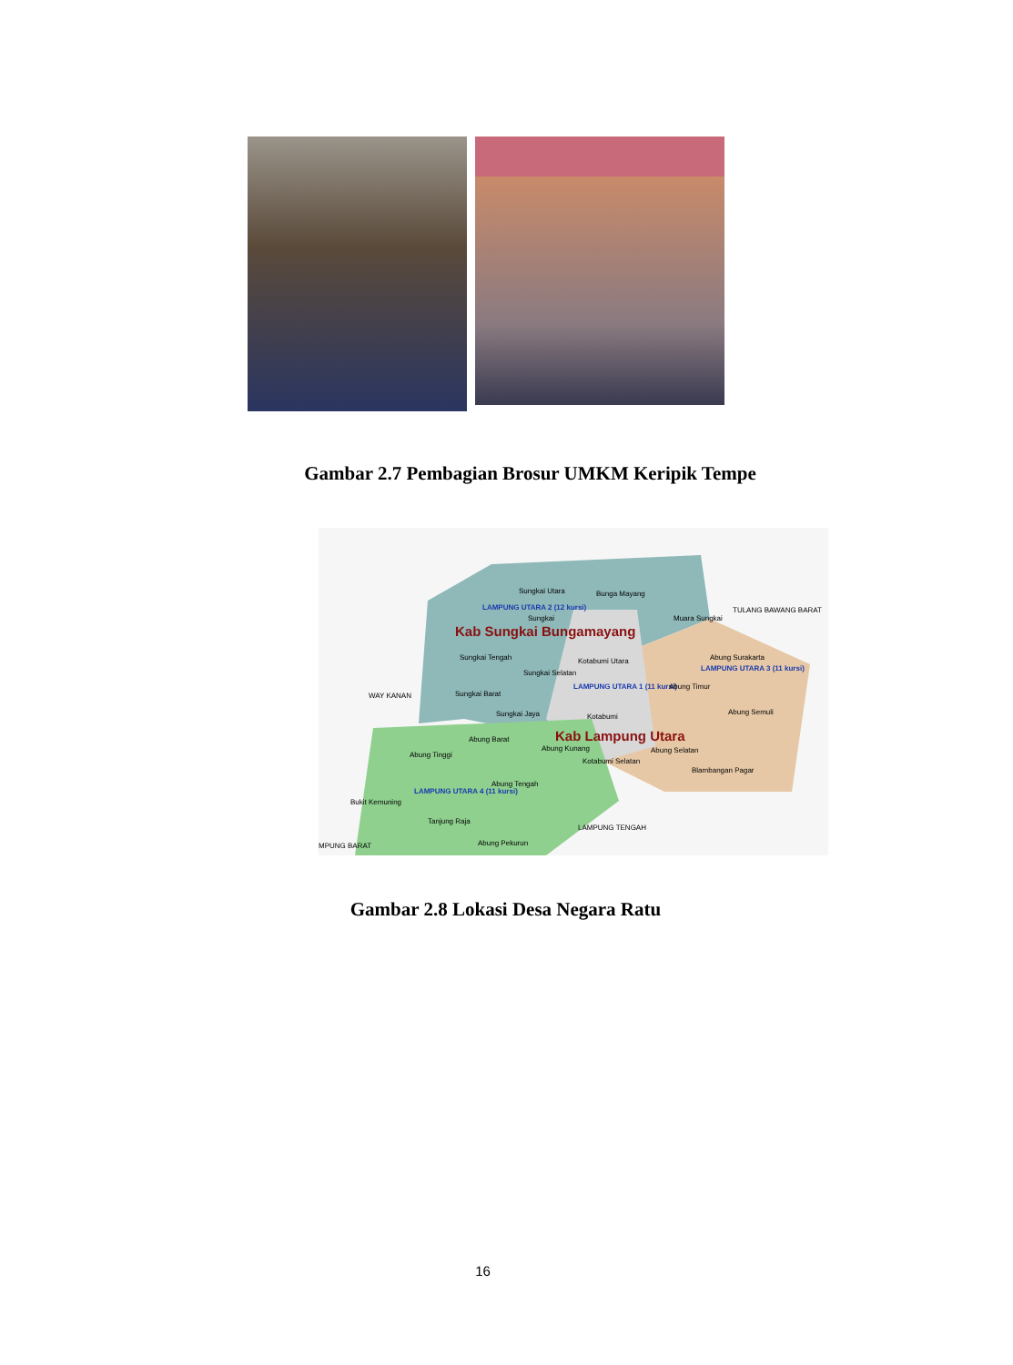Gambar 2.7 Pembagian Brosur UMKM Keripik Tempe
Sungkai Utara Bunga Mayang
LAMPUNG UTARA 2 (12 kursi)
Sungkai Muara Sungkai
TULANG BAWANG BARAT
Kab Sungkai Bungamayang
Sungkai Tengah Kotabumi Utara Abung Surakarta
Sungkai Selatan
LAMPUNG UTARA 3 (11 kursi)
LAMPUNG UTARA 1 (11 kursi) Abung Timur
WAY KANAN Sungkai Barat
Sungkai Jaya Kotabumi
Abung Semuli
Kab Lampung Utara Abung Barat
Abung Kunang Abung Selatan
Abung Tinggi
Kotabumi Selatan
Blambangan Pagar
Abung Tengah
LAMPUNG UTARA 4 (11 kursi)
Bukit Kemuning
Tanjung Raja
LAMPUNG TENGAH
Abung Pekurun MPUNG BARAT
Gambar 2.8 Lokasi Desa Negara Ratu
16